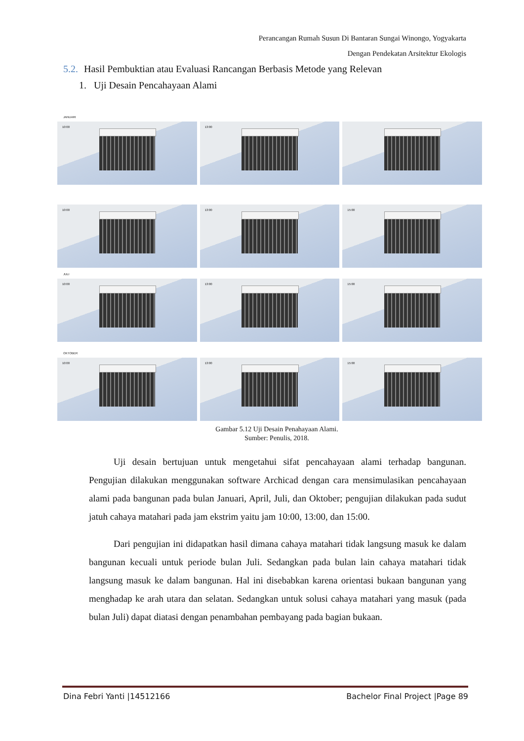Perancangan Rumah Susun Di Bantaran Sungai Winongo, Yogyakarta
Dengan Pendekatan Arsitektur Ekologis
5.2. Hasil Pembuktian atau Evaluasi Rancangan Berbasis Metode yang Relevan
1. Uji Desain Pencahayaan Alami
JANUARI
10:00
13:00
10:00
13:00
15:00
JULI
10:00
13:00
15:00
OKTOBER
10:00
13:00
15:00
Gambar 5.12 Uji Desain Penahayaan Alami.
Sumber: Penulis, 2018.
Uji desain bertujuan untuk mengetahui sifat pencahayaan alami terhadap bangunan. Pengujian dilakukan menggunakan software Archicad dengan cara mensimulasikan pencahayaan alami pada bangunan pada bulan Januari, April, Juli, dan Oktober; pengujian dilakukan pada sudut jatuh cahaya matahari pada jam ekstrim yaitu jam 10:00, 13:00, dan 15:00.
Dari pengujian ini didapatkan hasil dimana cahaya matahari tidak langsung masuk ke dalam bangunan kecuali untuk periode bulan Juli. Sedangkan pada bulan lain cahaya matahari tidak langsung masuk ke dalam bangunan. Hal ini disebabkan karena orientasi bukaan bangunan yang menghadap ke arah utara dan selatan. Sedangkan untuk solusi cahaya matahari yang masuk (pada bulan Juli) dapat diatasi dengan penambahan pembayang pada bagian bukaan.
Dina Febri Yanti |14512166 Bachelor Final Project |Page 89